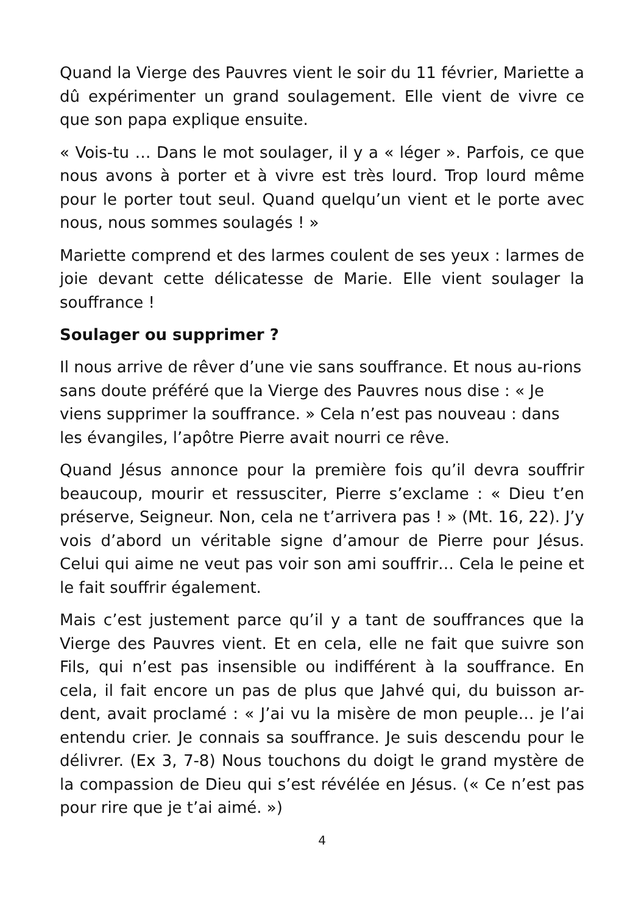Quand la Vierge des Pauvres vient le soir du 11 février, Mariette a dû expérimenter un grand soulagement. Elle vient de vivre ce que son papa explique ensuite.
« Vois-tu … Dans le mot soulager, il y a « léger ». Parfois, ce que nous avons à porter et à vivre est très lourd. Trop lourd même pour le porter tout seul. Quand quelqu’un vient et le porte avec nous, nous sommes soulagés ! »
Mariette comprend et des larmes coulent de ses yeux : larmes de joie devant cette délicatesse de Marie. Elle vient soulager la souffrance !
Soulager ou supprimer ?
Il nous arrive de rêver d’une vie sans souffrance. Et nous au-rions sans doute préféré que la Vierge des Pauvres nous dise : « Je viens supprimer la souffrance. » Cela n’est pas nouveau : dans les évangiles, l’apôtre Pierre avait nourri ce rêve.
Quand Jésus annonce pour la première fois qu’il devra souffrir beaucoup, mourir et ressusciter, Pierre s’exclame : « Dieu t’en préserve, Seigneur. Non, cela ne t’arrivera pas ! » (Mt. 16, 22). J’y vois d’abord un véritable signe d’amour de Pierre pour Jésus. Celui qui aime ne veut pas voir son ami souffrir… Cela le peine et le fait souffrir également.
Mais c’est justement parce qu’il y a tant de souffrances que la Vierge des Pauvres vient. Et en cela, elle ne fait que suivre son Fils, qui n’est pas insensible ou indifférent à la souffrance. En cela, il fait encore un pas de plus que Jahvé qui, du buisson ar-dent, avait proclamé : « J’ai vu la misère de mon peuple… je l’ai entendu crier. Je connais sa souffrance. Je suis descendu pour le délivrer. (Ex 3, 7-8) Nous touchons du doigt le grand mystère de la compassion de Dieu qui s’est révélée en Jésus. (« Ce n’est pas pour rire que je t’ai aimé. »)
4